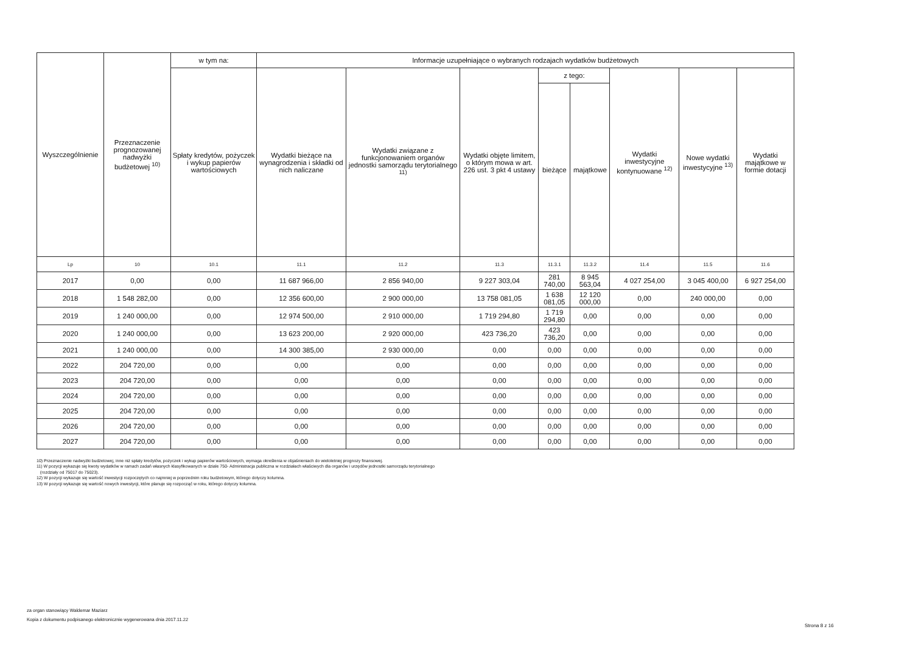| Wyszczególnienie | Przeznaczenie prognozowanej nadwyżki budżetowej <sup>10)</sup> | w tym na: | Informacje uzupełniające o wybranych rodzajach wydatków budżetowych | | | | | | | |
| --- | --- | --- | --- | --- | --- | --- | --- | --- | --- | --- |
| | | Spłaty kredytów, pożyczek i wykup papierów wartościowych | Wydatki bieżące na wynagrodzenia i składki od nich naliczane | Wydatki związane z funkcjonowaniem organów jednostki samorządu terytorialnego <sup>11)</sup> | Wydatki objęte limitem, o którym mowa w art. 226 ust. 3 pkt 4 ustawy | z tego: | | Wydatki inwestycyjne kontynuowane <sup>12)</sup> | Nowe wydatki inwestycyjne <sup>13)</sup> | Wydatki majątkowe w formie dotacji |
| | | | | | | bieżące | majątkowe | | | |
| Lp | 10 | 10.1 | 11.1 | 11.2 | 11.3 | 11.3.1 | 11.3.2 | 11.4 | 11.5 | 11.6 |
| 2017 | 0,00 | 0,00 | 11 687 966,00 | 2 856 940,00 | 9 227 303,04 | 281 740,00 | 8 945 563,04 | 4 027 254,00 | 3 045 400,00 | 6 927 254,00 |
| 2018 | 1 548 282,00 | 0,00 | 12 356 600,00 | 2 900 000,00 | 13 758 081,05 | 1 638 081,05 | 12 120 000,00 | 0,00 | 240 000,00 | 0,00 |
| 2019 | 1 240 000,00 | 0,00 | 12 974 500,00 | 2 910 000,00 | 1 719 294,80 | 1 719 294,80 | 0,00 | 0,00 | 0,00 | 0,00 |
| 2020 | 1 240 000,00 | 0,00 | 13 623 200,00 | 2 920 000,00 | 423 736,20 | 423 736,20 | 0,00 | 0,00 | 0,00 | 0,00 |
| 2021 | 1 240 000,00 | 0,00 | 14 300 385,00 | 2 930 000,00 | 0,00 | 0,00 | 0,00 | 0,00 | 0,00 | 0,00 |
| 2022 | 204 720,00 | 0,00 | 0,00 | 0,00 | 0,00 | 0,00 | 0,00 | 0,00 | 0,00 | 0,00 |
| 2023 | 204 720,00 | 0,00 | 0,00 | 0,00 | 0,00 | 0,00 | 0,00 | 0,00 | 0,00 | 0,00 |
| 2024 | 204 720,00 | 0,00 | 0,00 | 0,00 | 0,00 | 0,00 | 0,00 | 0,00 | 0,00 | 0,00 |
| 2025 | 204 720,00 | 0,00 | 0,00 | 0,00 | 0,00 | 0,00 | 0,00 | 0,00 | 0,00 | 0,00 |
| 2026 | 204 720,00 | 0,00 | 0,00 | 0,00 | 0,00 | 0,00 | 0,00 | 0,00 | 0,00 | 0,00 |
| 2027 | 204 720,00 | 0,00 | 0,00 | 0,00 | 0,00 | 0,00 | 0,00 | 0,00 | 0,00 | 0,00 |
10) Przeznaczenie nadwyżki budżetowej, inne niż spłaty kredytów, pożyczek i wykup papierów wartościowych, wymaga określenia w objaśnieniach do wieloletniej prognozy finansowej.
11) W pozycji wykazuje się kwoty wydatków w ramach zadań własnych klasyfikowanych w dziale 750- Administracja publiczna w rozdziałach właściwych dla organów i urzędów jednostki samorządu terytorialnego
(rozdziały od 75017 do 75023).
12) W pozycji wykazuje się wartość inwestycji rozpoczętych co najmniej w poprzednim roku budżetowym, którego dotyczy kolumna.
13) W pozycji wykazuje się wartość nowych inwestycji, które planuje się rozpocząć w roku, którego dotyczy kolumna.
za organ stanowiący Waldemar Maziarz
Kopia z dokumentu podpisanego elektronicznie wygenerowana dnia 2017.11.22
Strona 8 z 16